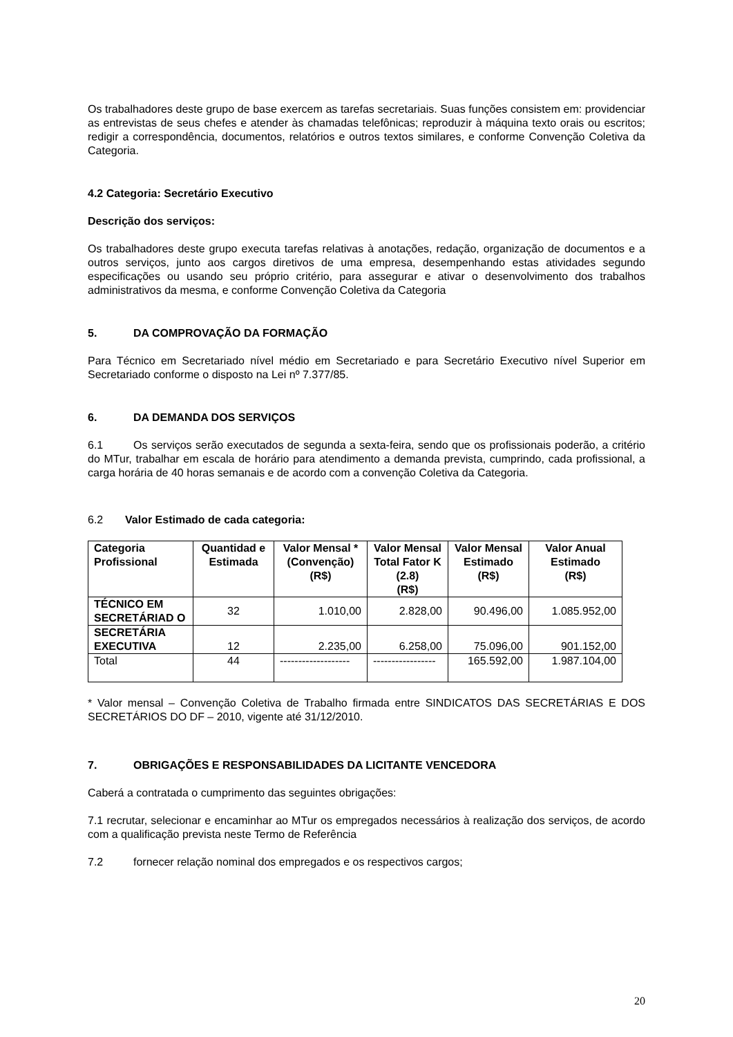Os trabalhadores deste grupo de base exercem as tarefas secretariais. Suas funções consistem em: providenciar as entrevistas de seus chefes e atender às chamadas telefônicas; reproduzir à máquina texto orais ou escritos; redigir a correspondência, documentos, relatórios e outros textos similares, e conforme Convenção Coletiva da Categoria.
4.2 Categoria: Secretário Executivo
Descrição dos serviços:
Os trabalhadores deste grupo executa tarefas relativas à anotações, redação, organização de documentos e a outros serviços, junto aos cargos diretivos de uma empresa, desempenhando estas atividades segundo especificações ou usando seu próprio critério, para assegurar e ativar o desenvolvimento dos trabalhos administrativos da mesma, e conforme Convenção Coletiva da Categoria
5. DA COMPROVAÇÃO DA FORMAÇÃO
Para Técnico em Secretariado nível médio em Secretariado e para Secretário Executivo nível Superior em Secretariado conforme o disposto na Lei nº 7.377/85.
6. DA DEMANDA DOS SERVIÇOS
6.1 Os serviços serão executados de segunda a sexta-feira, sendo que os profissionais poderão, a critério do MTur, trabalhar em escala de horário para atendimento a demanda prevista, cumprindo, cada profissional, a carga horária de 40 horas semanais e de acordo com a convenção Coletiva da Categoria.
6.2 Valor Estimado de cada categoria:
| Categoria Profissional | Quantidad e Estimada | Valor Mensal * (Convenção) (R$) | Valor Mensal Total Fator K (2.8) (R$) | Valor Mensal Estimado (R$) | Valor Anual Estimado (R$) |
| --- | --- | --- | --- | --- | --- |
| TÉCNICO EM SECRETÁRIAD O | 32 | 1.010,00 | 2.828,00 | 90.496,00 | 1.085.952,00 |
| SECRETÁRIA EXECUTIVA | 12 | 2.235,00 | 6.258,00 | 75.096,00 | 901.152,00 |
| Total | 44 | ------------------- | ----------------- | 165.592,00 | 1.987.104,00 |
* Valor mensal – Convenção Coletiva de Trabalho firmada entre SINDICATOS DAS SECRETÁRIAS E DOS SECRETÁRIOS DO DF – 2010, vigente até 31/12/2010.
7. OBRIGAÇÕES E RESPONSABILIDADES DA LICITANTE VENCEDORA
Caberá a contratada o cumprimento das seguintes obrigações:
7.1 recrutar, selecionar e encaminhar ao MTur os empregados necessários à realização dos serviços, de acordo com a qualificação prevista neste Termo de Referência
7.2 fornecer relação nominal dos empregados e os respectivos cargos;
20